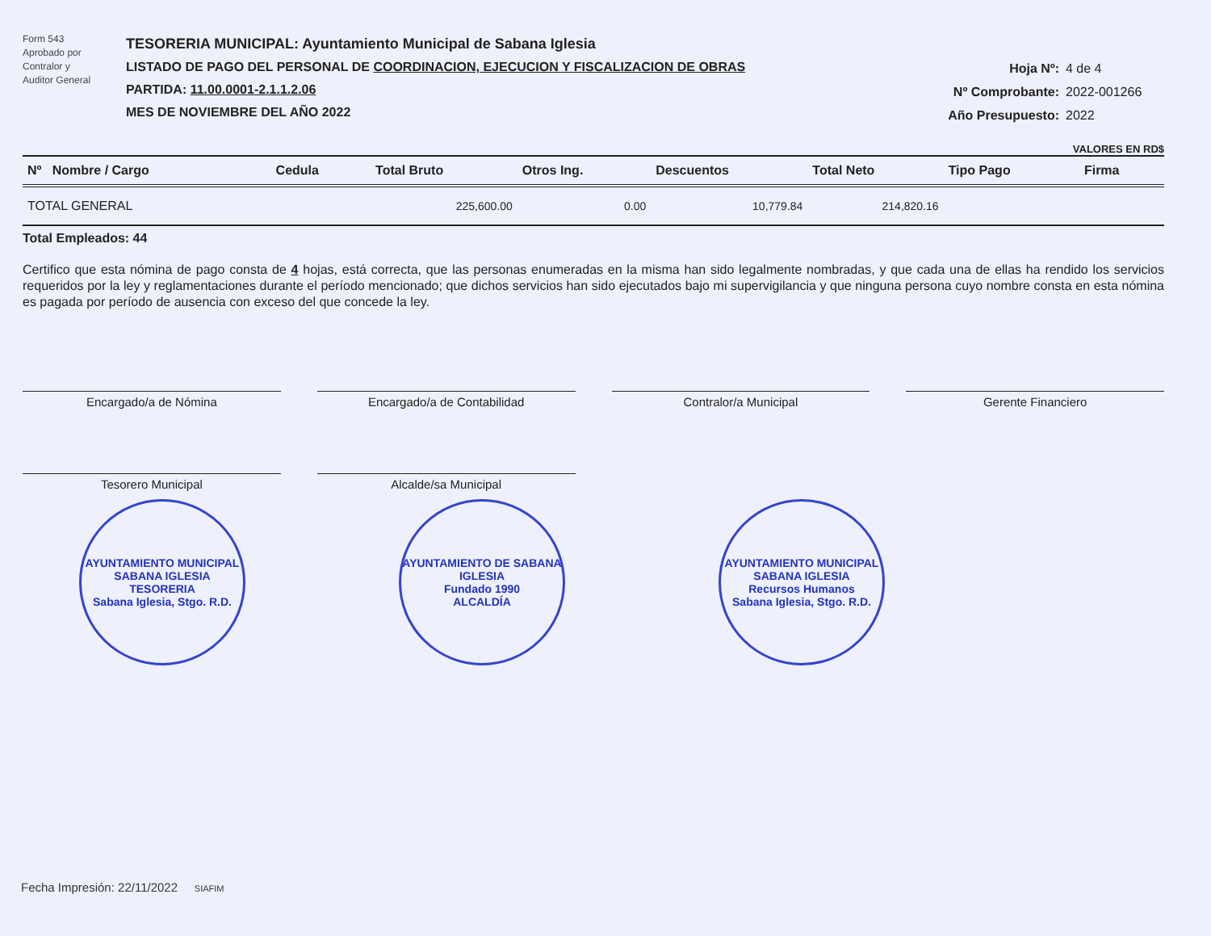Form 543
Aprobado por
Contralor y
Auditor General
TESORERIA MUNICIPAL: Ayuntamiento Municipal de Sabana Iglesia
LISTADO DE PAGO DEL PERSONAL DE COORDINACION, EJECUCION Y FISCALIZACION DE OBRAS
PARTIDA: 11.00.0001-2.1.1.2.06
MES DE NOVIEMBRE DEL AÑO 2022
Hoja Nº: 4 de 4
Nº Comprobante: 2022-001266
Año Presupuesto: 2022
VALORES EN RD$
| Nº Nombre / Cargo | Cedula | Total Bruto | Otros Ing. | Descuentos | Total Neto | Tipo Pago | Firma |
| --- | --- | --- | --- | --- | --- | --- | --- |
| TOTAL GENERAL | | 225,600.00 | 0.00 | 10,779.84 | 214,820.16 | | |
Total Empleados: 44
Certifico que esta nómina de pago consta de 4 hojas, está correcta, que las personas enumeradas en la misma han sido legalmente nombradas, y que cada una de ellas ha rendido los servicios requeridos por la ley y reglamentaciones durante el período mencionado; que dichos servicios han sido ejecutados bajo mi supervigilancia y que ninguna persona cuyo nombre consta en esta nómina es pagada por período de ausencia con exceso del que concede la ley.
Encargado/a de Nómina
Encargado/a de Contabilidad
Contralor/a Municipal
Gerente Financiero
Tesorero Municipal
Alcalde/sa Municipal
AYUNTAMIENTO MUNICIPAL SABANA IGLESIA
TESORERIA
Sabana Iglesia, Stgo. R.D.
AYUNTAMIENTO DE SABANA IGLESIA
Fundado 1990
ALCALDÍA
AYUNTAMIENTO MUNICIPAL SABANA IGLESIA
Recursos Humanos
Sabana Iglesia, Stgo. R.D.
Fecha Impresión: 22/11/2022 SIAFIM